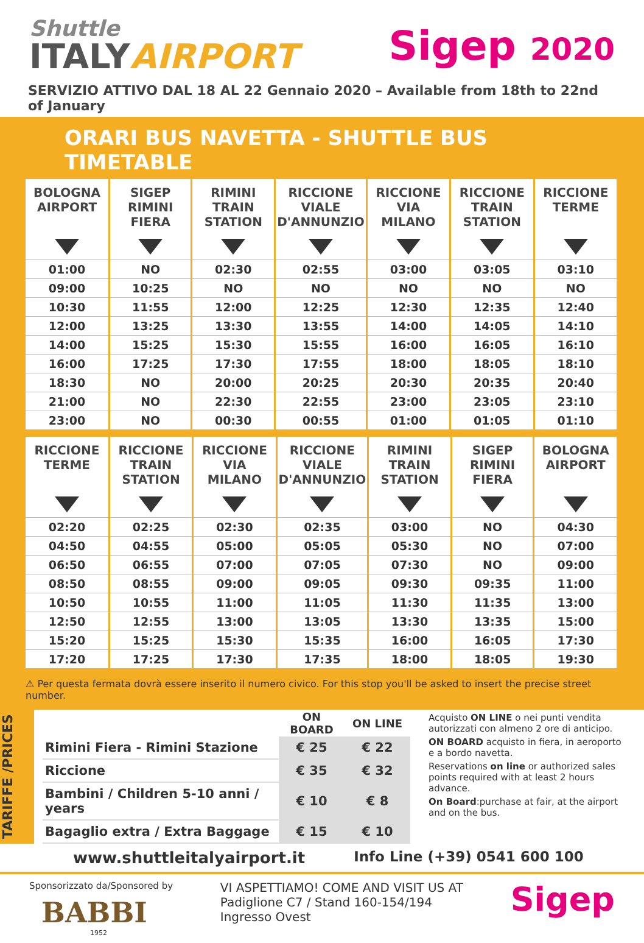Shuttle
ITALYAIRPORT
Sigep 2020
SERVIZIO ATTIVO DAL 18 AL 22 Gennaio 2020 – Available from 18th to 22nd of January
ORARI BUS NAVETTA - SHUTTLE BUS TIMETABLE
| BOLOGNA AIRPORT | SIGEP RIMINI FIERA | RIMINI TRAIN STATION | RICCIONE VIALE D'ANNUNZIO | RICCIONE VIA MILANO | RICCIONE TRAIN STATION | RICCIONE TERME |
| --- | --- | --- | --- | --- | --- | --- |
| 01:00 | NO | 02:30 | 02:55 | 03:00 | 03:05 | 03:10 |
| 09:00 | 10:25 | NO | NO | NO | NO | NO |
| 10:30 | 11:55 | 12:00 | 12:25 | 12:30 | 12:35 | 12:40 |
| 12:00 | 13:25 | 13:30 | 13:55 | 14:00 | 14:05 | 14:10 |
| 14:00 | 15:25 | 15:30 | 15:55 | 16:00 | 16:05 | 16:10 |
| 16:00 | 17:25 | 17:30 | 17:55 | 18:00 | 18:05 | 18:10 |
| 18:30 | NO | 20:00 | 20:25 | 20:30 | 20:35 | 20:40 |
| 21:00 | NO | 22:30 | 22:55 | 23:00 | 23:05 | 23:10 |
| 23:00 | NO | 00:30 | 00:55 | 01:00 | 01:05 | 01:10 |
| RICCIONE TERME | RICCIONE TRAIN STATION | RICCIONE VIA MILANO | RICCIONE VIALE D'ANNUNZIO | RIMINI TRAIN STATION | SIGEP RIMINI FIERA | BOLOGNA AIRPORT |
| --- | --- | --- | --- | --- | --- | --- |
| 02:20 | 02:25 | 02:30 | 02:35 | 03:00 | NO | 04:30 |
| 04:50 | 04:55 | 05:00 | 05:05 | 05:30 | NO | 07:00 |
| 06:50 | 06:55 | 07:00 | 07:05 | 07:30 | NO | 09:00 |
| 08:50 | 08:55 | 09:00 | 09:05 | 09:30 | 09:35 | 11:00 |
| 10:50 | 10:55 | 11:00 | 11:05 | 11:30 | 11:35 | 13:00 |
| 12:50 | 12:55 | 13:00 | 13:05 | 13:30 | 13:35 | 15:00 |
| 15:20 | 15:25 | 15:30 | 15:35 | 16:00 | 16:05 | 17:30 |
| 17:20 | 17:25 | 17:30 | 17:35 | 18:00 | 18:05 | 19:30 |
⚠ Per questa fermata dovrà essere inserito il numero civico. For this stop you'll be asked to insert the precise street number.
TARIFFE /PRICES
| | ON BOARD | ON LINE |
| --- | --- | --- |
| Rimini Fiera - Rimini Stazione | € 25 | € 22 |
| Riccione | € 35 | € 32 |
| Bambini / Children 5-10 anni / years | € 10 | € 8 |
| Bagaglio extra / Extra Baggage | € 15 | € 10 |
Acquisto ON LINE o nei punti vendita autorizzati con almeno 2 ore di anticipo.
ON BOARD acquisto in fiera, in aeroporto e a bordo navetta.
Reservations on line or authorized sales points required with at least 2 hours advance.
On Board:purchase at fair, at the airport and on the bus.
www.shuttleitalyairport.it Info Line (+39) 0541 600 100
Sponsorizzato da/Sponsored by
BABBI
1952
VI ASPETTIAMO! COME AND VISIT US AT
Padiglione C7 / Stand 160-154/194
Ingresso Ovest
Sigep